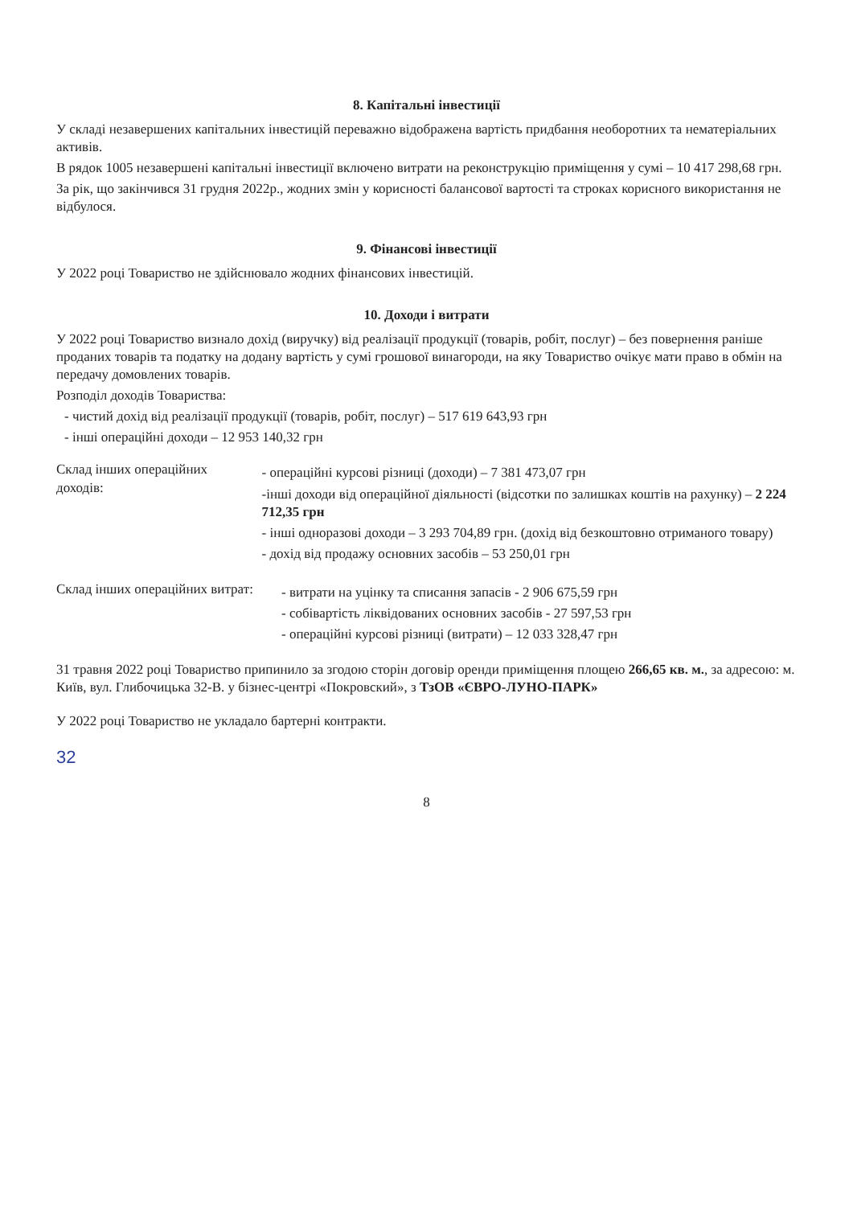8. Капітальні інвестиції
У складі незавершених капітальних інвестицій переважно відображена вартість придбання необоротних та нематеріальних активів.
В рядок 1005 незавершені капітальні інвестиції включено витрати на реконструкцію приміщення у сумі – 10 417 298,68 грн.
За рік, що закінчився 31 грудня 2022р., жодних змін у корисності балансової вартості та строках корисного використання не відбулося.
9. Фінансові інвестиції
У 2022 році Товариство не здійснювало жодних фінансових інвестицій.
10. Доходи і витрати
У 2022 році Товариство визнало дохід (виручку) від реалізації продукції (товарів, робіт, послуг) – без повернення раніше проданих товарів та податку на додану вартість у сумі грошової винагороди, на яку Товариство очікує мати право в обмін на передачу домовлених товарів.
Розподіл доходів Товариства:
- чистий дохід від реалізації продукції (товарів, робіт, послуг) – 517 619 643,93 грн
- інші операційні доходи – 12 953 140,32 грн
Склад інших операційних доходів:
- операційні курсові різниці (доходи) – 7 381 473,07 грн
-інші доходи від операційної діяльності (відсотки по залишках коштів на рахунку) – 2 224 712,35 грн
- інші одноразові доходи – 3 293 704,89 грн. (дохід від безкоштовно отриманого товару)
- дохід від продажу основних засобів – 53 250,01 грн
Склад інших операційних витрат:
- витрати на уцінку та списання запасів - 2 906 675,59 грн
- собівартість ліквідованих основних засобів - 27 597,53 грн
- операційні курсові різниці (витрати) – 12 033 328,47 грн
31 травня 2022 році Товариство припинило за згодою сторін договір оренди приміщення площею 266,65 кв. м., за адресою: м. Київ, вул. Глибочицька 32-В. у бізнес-центрі «Покровский», з ТзОВ «ЄВРО-ЛУНО-ПАРК»
У 2022 році Товариство не укладало бартерні контракти.
32
8